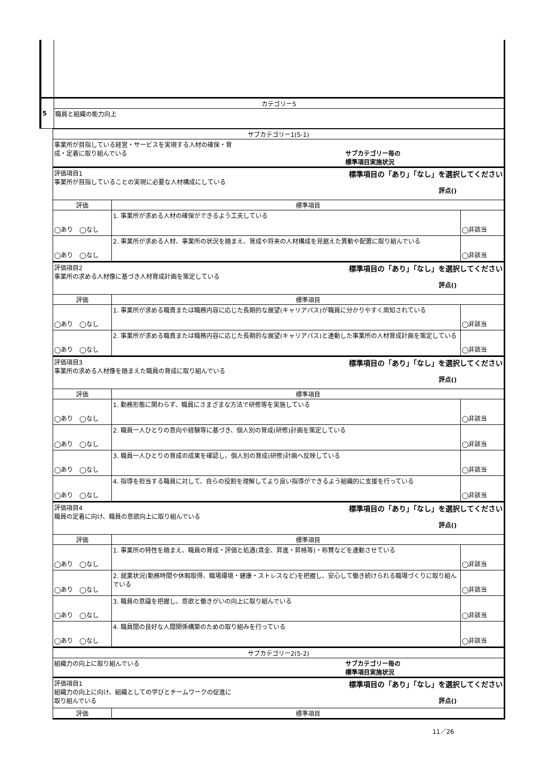| 5 | カテゴリー5 |
| | 職員と組織の能力向上 |
| サブカテゴリー1(5-1) | | |
| 事業所が目指している経営・サービスを実現する人材の確保・育 成・定着に取り組んでいる サブカテゴリー毎の 標準項目実施状況 | | |
| 評価項目1 標準項目の「あり」「なし」を選択してください 事業所が目指していることの実現に必要な人材構成にしている 評点() | | |
| 評価 | 標準項目 | |
| ◯あり ◯なし | 1. 事業所が求める人材の確保ができるよう工夫している | ◯非該当 |
| ◯あり ◯なし | 2. 事業所が求める人材、事業所の状況を踏まえ、育成や将来の人材構成を見据えた異動や配置に取り組んでいる | ◯非該当 |
| 評価項目2 標準項目の「あり」「なし」を選択してください 事業所の求める人材像に基づき人材育成計画を策定している 評点() | | |
| 評価 | 標準項目 | |
| ◯あり ◯なし | 1. 事業所が求める職責または職務内容に応じた長期的な展望(キャリアパス)が職員に分かりやすく周知されている | ◯非該当 |
| ◯あり ◯なし | 2. 事業所が求める職責または職務内容に応じた長期的な展望(キャリアパス)と連動した事業所の人材育成計画を策定している | ◯非該当 |
| 評価項目3 標準項目の「あり」「なし」を選択してください 事業所の求める人材像を踏まえた職員の育成に取り組んでいる 評点() | | |
| 評価 | 標準項目 | |
| ◯あり ◯なし | 1. 勤務形態に関わらず、職員にさまざまな方法で研修等を実施している | ◯非該当 |
| ◯あり ◯なし | 2. 職員一人ひとりの意向や経験等に基づき、個人別の育成(研修)計画を策定している | ◯非該当 |
| ◯あり ◯なし | 3. 職員一人ひとりの育成の成果を確認し、個人別の育成(研修)計画へ反映している | ◯非該当 |
| ◯あり ◯なし | 4. 指導を担当する職員に対して、自らの役割を理解してより良い指導ができるよう組織的に支援を行っている | ◯非該当 |
| 評価項目4 標準項目の「あり」「なし」を選択してください 職員の定着に向け、職員の意欲向上に取り組んでいる 評点() | | |
| 評価 | 標準項目 | |
| ◯あり ◯なし | 1. 事業所の特性を踏まえ、職員の育成・評価と処遇(賃金、昇進・昇格等)・称賛などを連動させている | ◯非該当 |
| ◯あり ◯なし | 2. 就業状況(勤務時間や休暇取得、職場環境・健康・ストレスなど)を把握し、安心して働き続けられる職場づくりに取り組んでいる | ◯非該当 |
| ◯あり ◯なし | 3. 職員の意識を把握し、意欲と働きがいの向上に取り組んでいる | ◯非該当 |
| ◯あり ◯なし | 4. 職員間の良好な人間関係構築のための取り組みを行っている | ◯非該当 |
| サブカテゴリー2(5-2) | | |
| 組織力の向上に取り組んでいる サブカテゴリー毎の 標準項目実施状況 | | |
| 評価項目1 標準項目の「あり」「なし」を選択してください 組織力の向上に向け、組織としての学びとチームワークの促進に 取り組んでいる 評点() | | |
| 評価 | 標準項目 | |
11／26